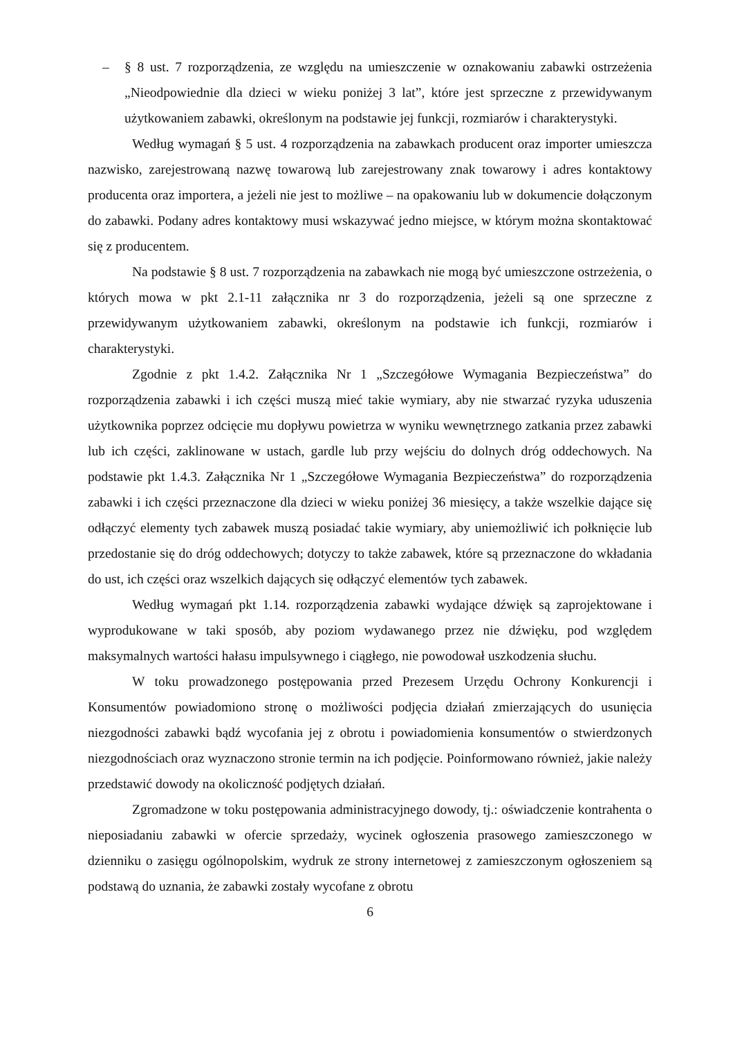– § 8 ust. 7 rozporządzenia, ze względu na umieszczenie w oznakowaniu zabawki ostrzeżenia „Nieodpowiednie dla dzieci w wieku poniżej 3 lat”, które jest sprzeczne z przewidywanym użytkowaniem zabawki, określonym na podstawie jej funkcji, rozmiarów i charakterystyki.
Według wymagań § 5 ust. 4 rozporządzenia na zabawkach producent oraz importer umieszcza nazwisko, zarejestrowaną nazwę towarową lub zarejestrowany znak towarowy i adres kontaktowy producenta oraz importera, a jeżeli nie jest to możliwe – na opakowaniu lub w dokumencie dołączonym do zabawki. Podany adres kontaktowy musi wskazywać jedno miejsce, w którym można skontaktować się z producentem.
Na podstawie § 8 ust. 7 rozporządzenia na zabawkach nie mogą być umieszczone ostrzeżenia, o których mowa w pkt 2.1-11 załącznika nr 3 do rozporządzenia, jeżeli są one sprzeczne z przewidywanym użytkowaniem zabawki, określonym na podstawie ich funkcji, rozmiarów i charakterystyki.
Zgodnie z pkt 1.4.2. Załącznika Nr 1 „Szczegółowe Wymagania Bezpieczeństwa” do rozporządzenia zabawki i ich części muszą mieć takie wymiary, aby nie stwarzać ryzyka uduszenia użytkownika poprzez odcięcie mu dopływu powietrza w wyniku wewnętrznego zatkania przez zabawki lub ich części, zaklinowane w ustach, gardle lub przy wejściu do dolnych dróg oddechowych. Na podstawie pkt 1.4.3. Załącznika Nr 1 „Szczegółowe Wymagania Bezpieczeństwa” do rozporządzenia zabawki i ich części przeznaczone dla dzieci w wieku poniżej 36 miesięcy, a także wszelkie dające się odłączyć elementy tych zabawek muszą posiadać takie wymiary, aby uniemożliwić ich połknięcie lub przedostanie się do dróg oddechowych; dotyczy to także zabawek, które są przeznaczone do wkładania do ust, ich części oraz wszelkich dających się odłączyć elementów tych zabawek.
Według wymagań pkt 1.14. rozporządzenia zabawki wydające dźwięk są zaprojektowane i wyprodukowane w taki sposób, aby poziom wydawanego przez nie dźwięku, pod względem maksymalnych wartości hałasu impulsywnego i ciągłego, nie powodował uszkodzenia słuchu.
W toku prowadzonego postępowania przed Prezesem Urzędu Ochrony Konkurencji i Konsumentów powiadomiono stronę o możliwości podjęcia działań zmierzających do usunięcia niezgodności zabawki bądź wycofania jej z obrotu i powiadomienia konsumentów o stwierdzonych niezgodnościach oraz wyznaczono stronie termin na ich podjęcie. Poinformowano również, jakie należy przedstawić dowody na okoliczność podjętych działań.
Zgromadzone w toku postępowania administracyjnego dowody, tj.: oświadczenie kontrahenta o nieposiadaniu zabawki w ofercie sprzedaży, wycinek ogłoszenia prasowego zamieszczonego w dzienniku o zasięgu ogólnopolskim, wydruk ze strony internetowej z zamieszczonym ogłoszeniem są podstawą do uznania, że zabawki zostały wycofane z obrotu
6